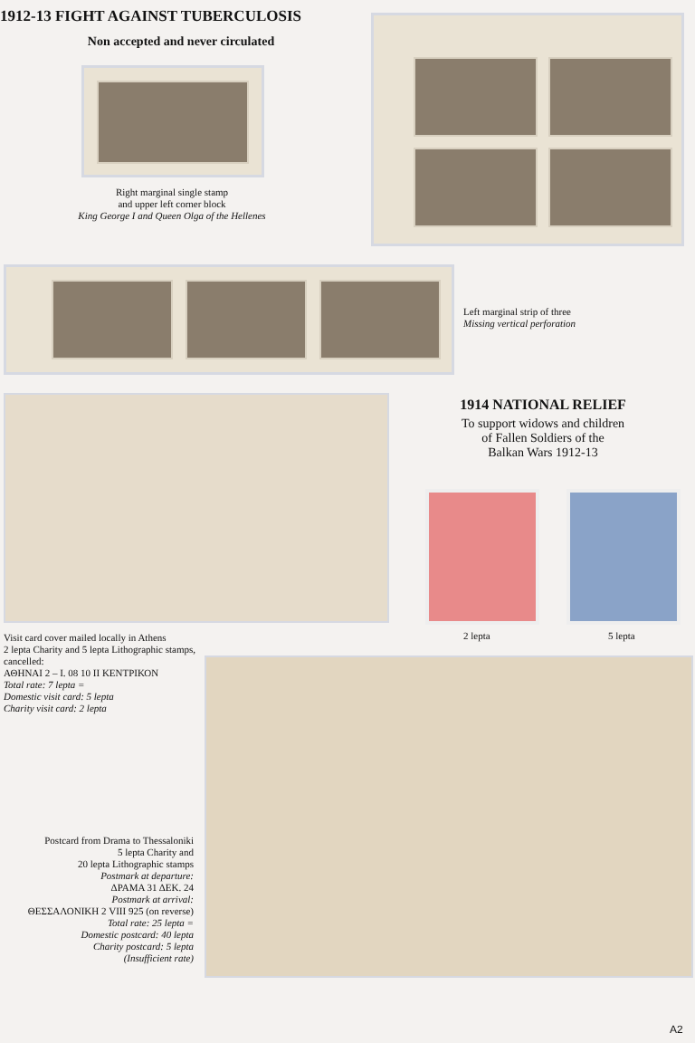1912-13 FIGHT AGAINST TUBERCULOSIS
Non accepted and never circulated
Right marginal single stamp
and upper left corner block
King George I and Queen Olga of the Hellenes
Left marginal strip of three
Missing vertical perforation
1914 NATIONAL RELIEF
To support widows and children
of Fallen Soldiers of the
Balkan Wars 1912-13
2 lepta 5 lepta
Visit card cover mailed locally in Athens
2 lepta Charity and 5 lepta Lithographic stamps, cancelled:
ΑΘΗΝΑΙ 2 – I. 08 10 II ΚΕΝΤΡΙΚΟΝ
Total rate: 7 lepta =
Domestic visit card: 5 lepta
Charity visit card: 2 lepta
Postcard from Drama to Thessaloniki
5 lepta Charity and
20 lepta Lithographic stamps
Postmark at departure:
ΔΡΑΜΑ 31 ΔΕΚ. 24
Postmark at arrival:
ΘΕΣΣΑΛΟΝΙΚΗ 2 VIII 925 (on reverse)
Total rate: 25 lepta =
Domestic postcard: 40 lepta
Charity postcard: 5 lepta
(Insufficient rate)
A2